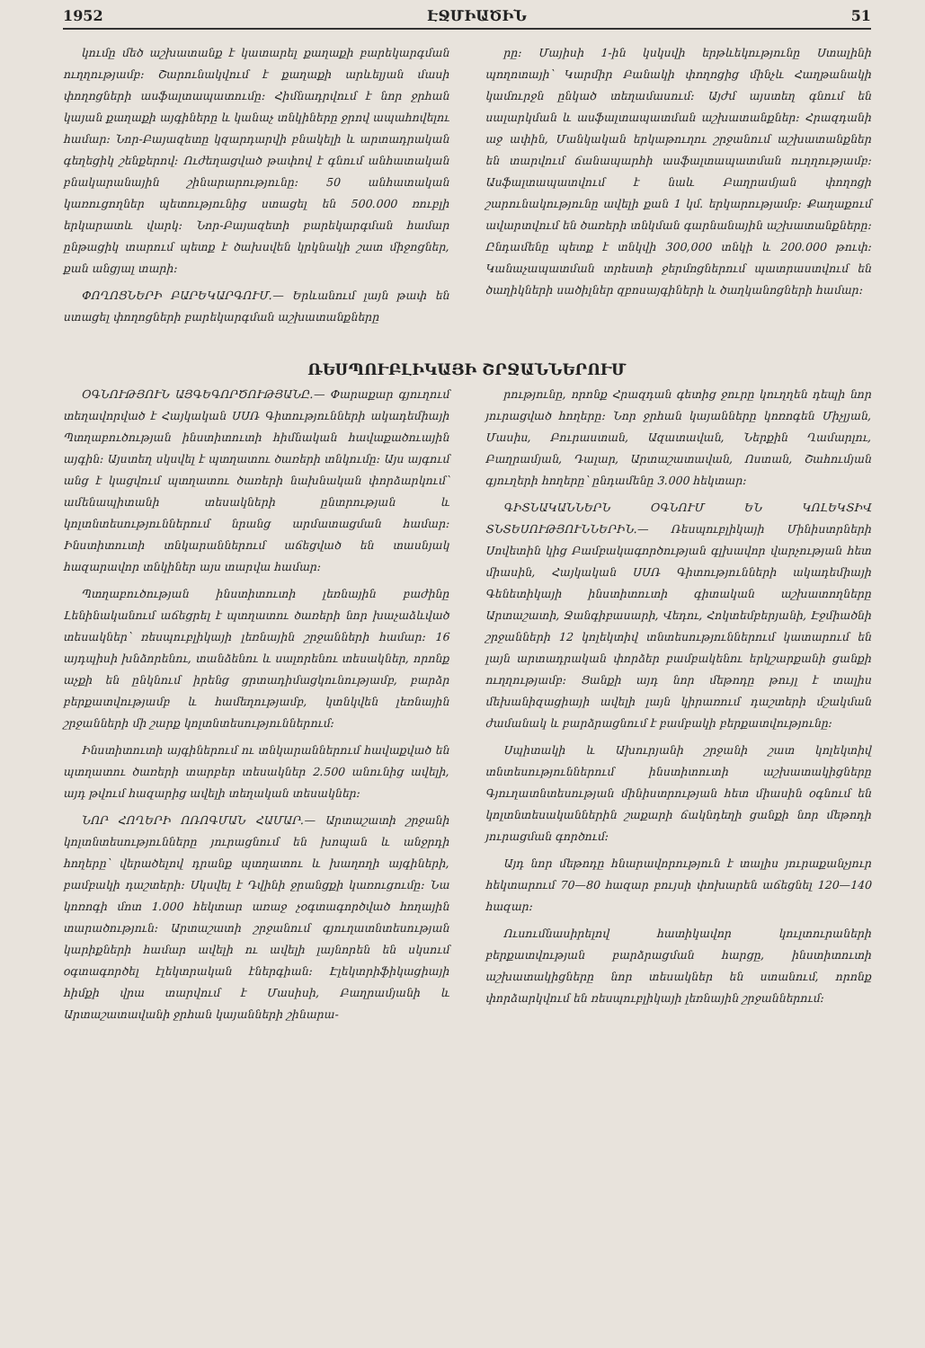1952 ԷՋՄԻԱԾԻՆ 51
կումը մեծ աշխատանք է կատարել քաղաքի բարեկարգման ուղղությամբ։ Շարունակվում է քաղաքի արևելյան մասի փողոցների ասֆալտապատումը։ Հիմնադրվում է նոր ջրհան կայան քաղաքի այգիները և կանաչ տնկիները ջրով ապահովելու համար։ Նոր-Բայազետը կզարդարվի բնակելի և արտադրական գեղեցիկ շենքերով։ Ուժեղացված թափով է գնում անհատական բնակարանային շինարարությունը։ 50 անհատական կառուցողներ պետությունից ստացել են 500.000 ռուբլի երկարատև վարկ։ Նոր-Բայազետի բարեկարգման համար ընթացիկ տարում պետք է ծախսվեն կրկնակի շատ միջոցներ, քան անցյալ տարի։
ՓՈՂՈՑՆԵՐԻ ԲԱՐԵԿԱՐԳՈՒՄ.— Երևանում լայն թափ են ստացել փողոցների բարեկարգման աշխատանքները
րը։ Մայիսի 1-ին կսկսվի երթևեկությունը Ստալինի պողոտայի՝ Կարմիր Բանակի փողոցից մինչև Հաղթանակի կամուրջն ընկած տեղամասում։ Այժմ այստեղ գնում են սալարկման և ասֆալտապատման աշխատանքներ։ Հրազդանի աջ ափին, Մանկական երկաթուղու շրջանում աշխատանքներ են տարվում ճանապարհի ասֆալտապատման ուղղությամբ։ Ասֆալտապատվում է նաև Բաղրամյան փողոցի շարունակությունը ավելի քան 1 կմ. երկարությամբ։ Քաղաքում ավարտվում են ծառերի տնկման գարնանային աշխատանքները։ Ընդամենը պետք է տնկվի 300,000 տնկի և 200.000 թուփ։ Կանաչապատման տրեստի ջերմոցներում պատրաստվում են ծաղիկների սածիլներ զբոսայգիների և ծաղկանոցների համար։
ՌԵՍՊՈՒԲԼԻԿԱՅԻ ՇՐՋԱՆՆԵՐՈՒՄ
ՕԳՆՈՒԹՅՈՒՆ ԱՅԳԵԳՈՐԾՈՒԹՅԱՆԸ.— Փարաքար գյուղում տեղավորված է Հայկական ՍՍՌ Գիտությունների ակադեմիայի Պտղաբուծության ինստիտուտի հիմնական հավաքածուային այգին։ Այստեղ սկսվել է պտղատու ծառերի տնկումը։ Այս այգում անց է կացվում պտղատու ծառերի նախնական փորձարկում՝ ամենապիտանի տեսակների ընտրության և կոլտնտեսություններում նրանց արմատացման համար։ Ինստիտուտի տնկարաններում աճեցված են տասնյակ հազարավոր տնկիներ այս տարվա համար։
Պտղաբուծության ինստիտուտի լեռնային բաժինը Լենինականում աճեցրել է պտղատու ծառերի նոր խաչաձևված տեսակներ՝ ռեսպուբլիկայի լեռնային շրջանների համար։ 16 այդպիսի խնձորենու, տանձենու և սալորենու տեսակներ, որոնք աչքի են ընկնում իրենց ցրտադիմացկունությամբ, բարձր բերքատվությամբ և համեղությամբ, կտնկվեն լեռնային շրջանների մի շարք կոլտնտեսություններում։
Ինստիտուտի այգիներում ու տնկարաններում հավաքված են պտղատու ծառերի տարբեր տեսակներ 2.500 անունից ավելի, այդ թվում հազարից ավելի տեղական տեսակներ։
ՆՈՐ ՀՈՂԵՐԻ ՈՌՈԳՄԱՆ ՀԱՄԱՐ.— Արտաշատի շրջանի կոլտնտեսությունները յուրացնում են խոպան և անջրդի հողերը՝ վերածելով դրանք պտղատու և խաղողի այգիների, բամբակի դաշտերի։ Սկսվել է Դվինի ջրանցքի կառուցումը։ Նա կոռոգի մոտ 1.000 հեկտար առաջ չօգտագործված հողային տարածություն։ Արտաշատի շրջանում գյուղատնտեսության կարիքների համար ավելի ու ավելի լայնորեն են սկսում օգտագործել էլեկտրական էներգիան։ Էլեկտրիֆիկացիայի հիմքի վրա տարվում է Մասիսի, Բաղրամյանի և Արտաշատավանի ջրհան կայանների շինարա-
րությունը, որոնք Հրազդան գետից ջուրը կուղղեն դեպի նոր յուրացված հողերը։ Նոր ջրհան կայանները կոռոգեն Միչլյան, Մասիս, Բուրաստան, Ազատավան, Ներքին Ղամարլու, Բաղրամյան, Դալար, Արտաշատավան, Ոստան, Շահումյան գյուղերի հողերը՝ ընդամենը 3.000 հեկտար։
ԳԻՏՆԱԿԱՆՆԵՐՆ ՕԳՆՈՒՄ ԵՆ ԿՈԼԵԿՏԻՎ ՏՆՏԵՍՈՒԹՅՈՒՆՆԵՐԻՆ.— Ռեսպուբլիկայի Մինիստրների Սովետին կից Բամբակագործության գլխավոր վարչության հետ միասին, Հայկական ՍՍՌ Գիտությունների ակադեմիայի Գենետիկայի ինստիտուտի գիտական աշխատողները Արտաշատի, Ջանգիբասարի, Վեդու, Հոկտեմբերյանի, Էջմիածնի շրջանների 12 կոլեկտիվ տնտեսություններում կատարում են լայն արտադրական փորձեր բամբակենու երկշարքանի ցանքի ուղղությամբ։ Ցանքի այդ նոր մեթոդը թույլ է տալիս մեխանիզացիայի ավելի լայն կիրառում դաշտերի մշակման ժամանակ և բարձրացնում է բամբակի բերքատվությունը։
Սպիտակի և Ախուրյանի շրջանի շատ կոլեկտիվ տնտեսություններում ինստիտուտի աշխատակիցները Գյուղատնտեսության մինիստրության հետ միասին օգնում են կոլտնտեսականներին շաքարի ճակնդեղի ցանքի նոր մեթոդի յուրացման գործում։
Այդ նոր մեթոդը հնարավորություն է տալիս յուրաքանչյուր հեկտարում 70—80 հազար բույսի փոխարեն աճեցնել 120—140 հազար։
Ուսումնասիրելով հատիկավոր կուլտուրաների բերքատվության բարձրացման հարցը, ինստիտուտի աշխատակիցները նոր տեսակներ են ստանում, որոնք փորձարկվում են ռեսպուբլիկայի լեռնային շրջաններում։